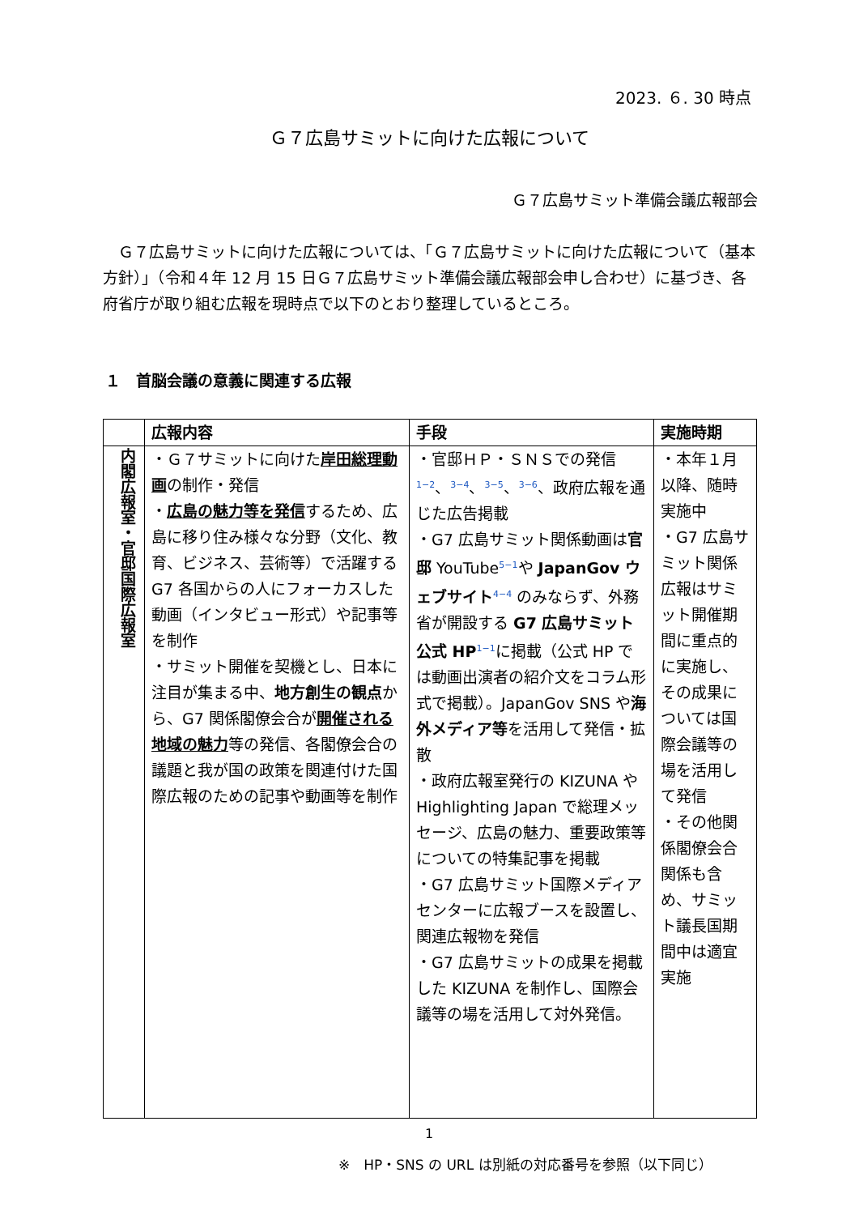2023. ６. 30 時点
Ｇ７広島サミットに向けた広報について
Ｇ７広島サミット準備会議広報部会
Ｇ７広島サミットに向けた広報については、「Ｇ７広島サミットに向けた広報について（基本方針）」（令和４年 12 月 15 日Ｇ７広島サミット準備会議広報部会申し合わせ）に基づき、各府省庁が取り組む広報を現時点で以下のとおり整理しているところ。
１　首脳会議の意義に関連する広報
| | 広報内容 | 手段 | 実施時期 |
| --- | --- | --- | --- |
| 内閣広報室・官邸国際広報室 | ・Ｇ７サミットに向けた 岸田総理動画 の制作・発信 ・ 広島の魅力等を発信 するため、広島に移り住み様々な分野（文化、教育、ビジネス、芸術等）で活躍する G7 各国からの人にフォーカスした動画（インタビュー形式）や記事等を制作 ・サミット開催を契機とし、日本に注目が集まる中、 地方創生の観点 から、G7 関係閣僚会合が 開催される地域の魅力 等の発信、各閣僚会合の議題と我が国の政策を関連付けた国際広報のための記事や動画等を制作 | ・官邸ＨＰ・ＳＮＳでの発信 <sup>1−2</sup>、<sup>3−4</sup>、<sup>3−5</sup>、<sup>3−6</sup>、政府広報を通じた広告掲載 ・G7 広島サミット関係動画は 官邸 YouTube<sup>5−1</sup>や JapanGov ウェブサイト<sup>4−4</sup> のみならず、外務省が開設する G7 広島サミット公式 HP<sup>1−1</sup>に掲載（公式 HP では動画出演者の紹介文をコラム形式で掲載）。JapanGov SNS や 海外メディア等 を活用して発信・拡散 ・政府広報室発行の KIZUNA や Highlighting Japan で総理メッセージ、広島の魅力、重要政策等についての特集記事を掲載 ・G7 広島サミット国際メディアセンターに広報ブースを設置し、関連広報物を発信 ・G7 広島サミットの成果を掲載した KIZUNA を制作し、国際会議等の場を活用して対外発信。 | ・本年１月以降、随時実施中 ・G7 広島サミット関係広報はサミット開催期間に重点的に実施し、その成果については国際会議等の場を活用して発信 ・その他関係閣僚会合関係も含め、サミット議長国期間中は適宜実施 |
1
※　HP・SNS の URL は別紙の対応番号を参照（以下同じ）